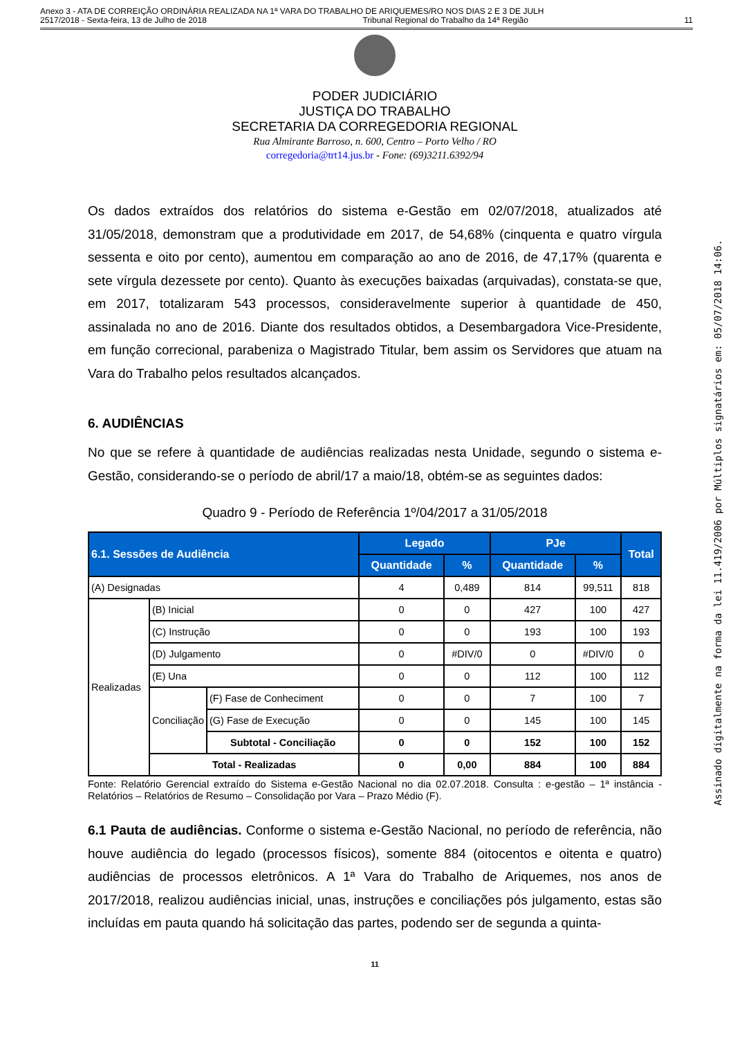Anexo 3 - ATA DE CORREIÇÃO ORDINÁRIA REALIZADA NA 1ª VARA DO TRABALHO DE ARIQUEMES/RO NOS DIAS 2 E 3 DE JULH
2517/2018 - Sexta-feira, 13 de Julho de 2018 Tribunal Regional do Trabalho da 14ª Região 11
Assinado digitalmente na forma da lei 11.419/2006 por Múltiplos signatários em: 05/07/2018 14:06.
PODER JUDICIÁRIO
JUSTIÇA DO TRABALHO
SECRETARIA DA CORREGEDORIA REGIONAL
Rua Almirante Barroso, n. 600, Centro – Porto Velho / RO
corregedoria@trt14.jus.br - Fone: (69)3211.6392/94
Os dados extraídos dos relatórios do sistema e-Gestão em 02/07/2018, atualizados até 31/05/2018, demonstram que a produtividade em 2017, de 54,68% (cinquenta e quatro vírgula sessenta e oito por cento), aumentou em comparação ao ano de 2016, de 47,17% (quarenta e sete vírgula dezessete por cento). Quanto às execuções baixadas (arquivadas), constata-se que, em 2017, totalizaram 543 processos, consideravelmente superior à quantidade de 450, assinalada no ano de 2016. Diante dos resultados obtidos, a Desembargadora Vice-Presidente, em função correcional, parabeniza o Magistrado Titular, bem assim os Servidores que atuam na Vara do Trabalho pelos resultados alcançados.
6. AUDIÊNCIAS
No que se refere à quantidade de audiências realizadas nesta Unidade, segundo o sistema e-Gestão, considerando-se o período de abril/17 a maio/18, obtém-se as seguintes dados:
Quadro 9 - Período de Referência 1º/04/2017 a 31/05/2018
| 6.1. Sessões de Audiência | | | Legado | | PJe | | Total |
| --- | --- | --- | --- | --- | --- | --- | --- |
| | | | Quantidade | % | Quantidade | % | |
| (A) Designadas | | | 4 | 0,489 | 814 | 99,511 | 818 |
| Realizadas | (B) Inicial | | 0 | 0 | 427 | 100 | 427 |
| | (C) Instrução | | 0 | 0 | 193 | 100 | 193 |
| | (D) Julgamento | | 0 | #DIV/0 | 0 | #DIV/0 | 0 |
| | (E) Una | | 0 | 0 | 112 | 100 | 112 |
| | Conciliação | (F) Fase de Conheciment | 0 | 0 | 7 | 100 | 7 |
| | | (G) Fase de Execução | 0 | 0 | 145 | 100 | 145 |
| | | Subtotal - Conciliação | 0 | 0 | 152 | 100 | 152 |
| | Total - Realizadas | | 0 | 0,00 | 884 | 100 | 884 |
Fonte: Relatório Gerencial extraído do Sistema e-Gestão Nacional no dia 02.07.2018. Consulta : e-gestão – 1ª instância - Relatórios – Relatórios de Resumo – Consolidação por Vara – Prazo Médio (F).
6.1 Pauta de audiências. Conforme o sistema e-Gestão Nacional, no período de referência, não houve audiência do legado (processos físicos), somente 884 (oitocentos e oitenta e quatro) audiências de processos eletrônicos. A 1ª Vara do Trabalho de Ariquemes, nos anos de 2017/2018, realizou audiências inicial, unas, instruções e conciliações pós julgamento, estas são incluídas em pauta quando há solicitação das partes, podendo ser de segunda a quinta-
11